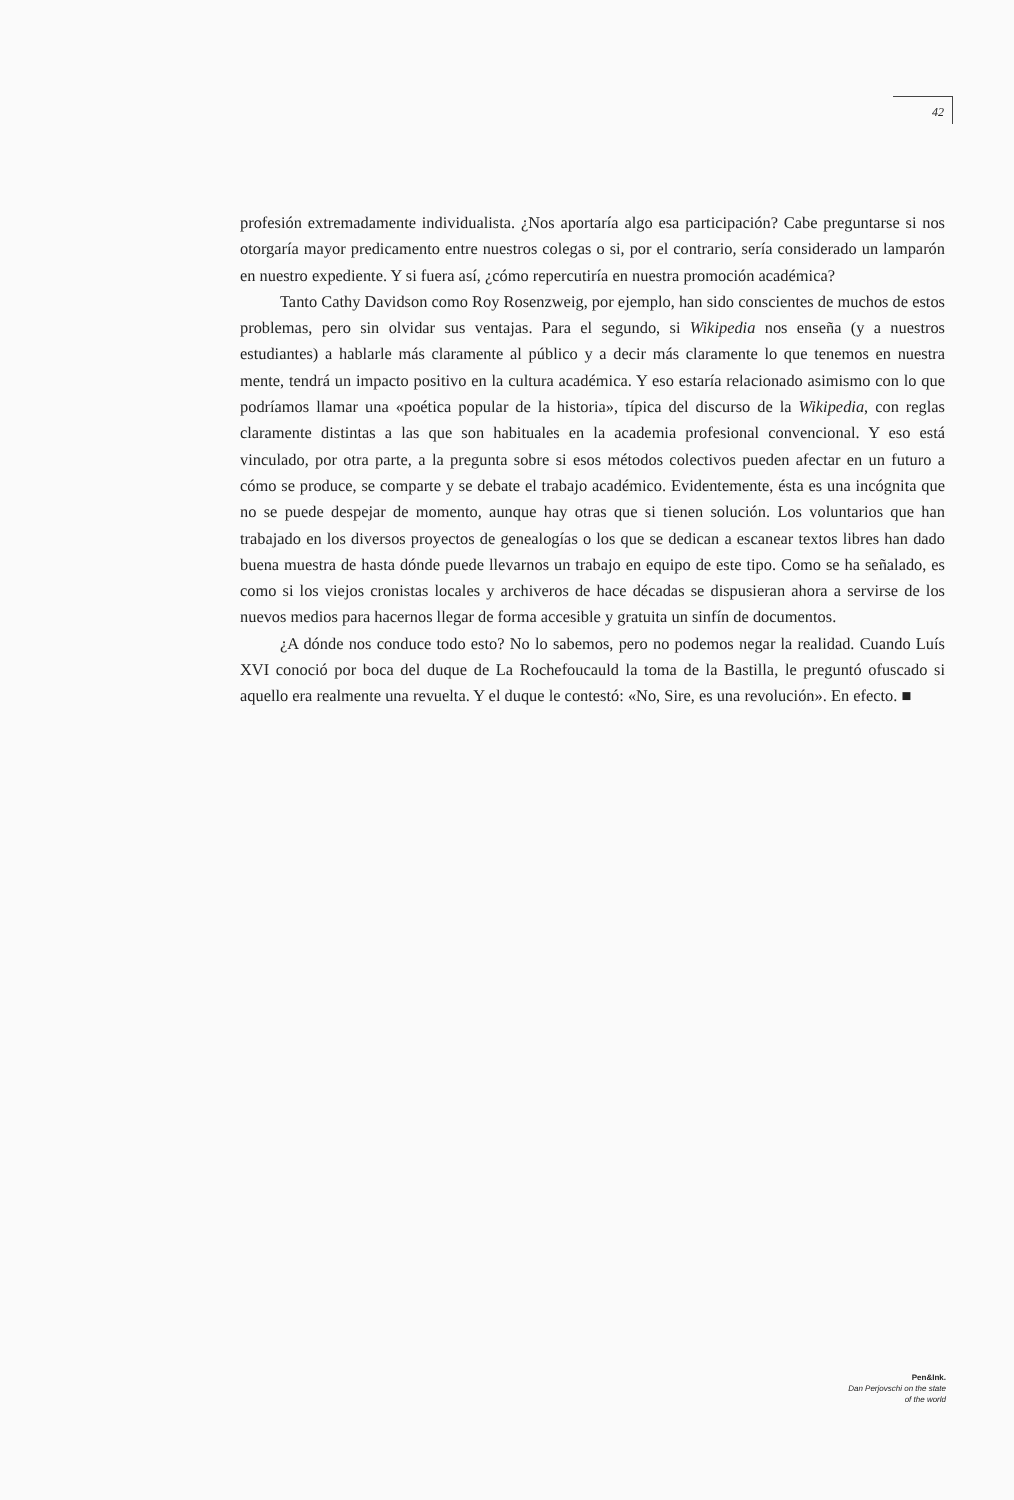42
profesión extremadamente individualista. ¿Nos aportaría algo esa participación? Cabe preguntarse si nos otorgaría mayor predicamento entre nuestros colegas o si, por el contrario, sería considerado un lamparón en nuestro expediente. Y si fuera así, ¿cómo repercutiría en nuestra promoción académica?
Tanto Cathy Davidson como Roy Rosenzweig, por ejemplo, han sido conscientes de muchos de estos problemas, pero sin olvidar sus ventajas. Para el segundo, si Wikipedia nos enseña (y a nuestros estudiantes) a hablarle más claramente al público y a decir más claramente lo que tenemos en nuestra mente, tendrá un impacto positivo en la cultura académica. Y eso estaría relacionado asimismo con lo que podríamos llamar una «poética popular de la historia», típica del discurso de la Wikipedia, con reglas claramente distintas a las que son habituales en la academia profesional convencional. Y eso está vinculado, por otra parte, a la pregunta sobre si esos métodos colectivos pueden afectar en un futuro a cómo se produce, se comparte y se debate el trabajo académico. Evidentemente, ésta es una incógnita que no se puede despejar de momento, aunque hay otras que si tienen solución. Los voluntarios que han trabajado en los diversos proyectos de genealogías o los que se dedican a escanear textos libres han dado buena muestra de hasta dónde puede llevarnos un trabajo en equipo de este tipo. Como se ha señalado, es como si los viejos cronistas locales y archiveros de hace décadas se dispusieran ahora a servirse de los nuevos medios para hacernos llegar de forma accesible y gratuita un sinfín de documentos.
¿A dónde nos conduce todo esto? No lo sabemos, pero no podemos negar la realidad. Cuando Luís XVI conoció por boca del duque de La Rochefoucauld la toma de la Bastilla, le preguntó ofuscado si aquello era realmente una revuelta. Y el duque le contestó: «No, Sire, es una revolución». En efecto. ■
Pen&Ink.
Dan Perjovschi on the state
of the world